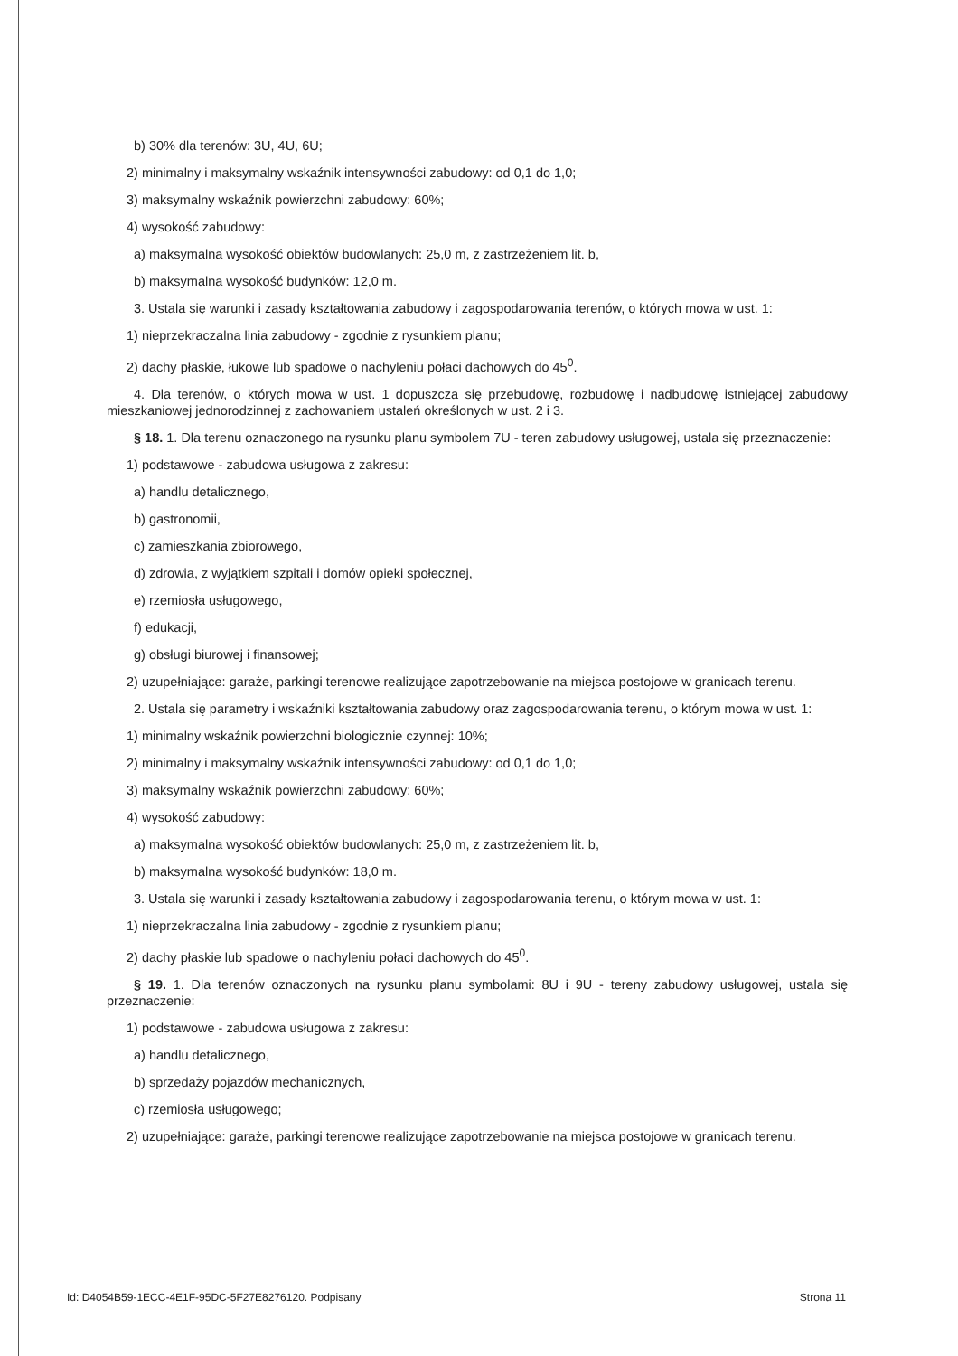b) 30% dla terenów: 3U, 4U, 6U;
2) minimalny i maksymalny wskaźnik intensywności zabudowy: od 0,1 do 1,0;
3) maksymalny wskaźnik powierzchni zabudowy: 60%;
4) wysokość zabudowy:
a) maksymalna wysokość obiektów budowlanych: 25,0 m, z zastrzeżeniem lit. b,
b) maksymalna wysokość budynków: 12,0 m.
3. Ustala się warunki i zasady kształtowania zabudowy i zagospodarowania terenów, o których mowa w ust. 1:
1) nieprzekraczalna linia zabudowy - zgodnie z rysunkiem planu;
2) dachy płaskie, łukowe lub spadowe o nachyleniu połaci dachowych do 45<sup>0</sup>.
4. Dla terenów, o których mowa w ust. 1 dopuszcza się przebudowę, rozbudowę i nadbudowę istniejącej zabudowy mieszkaniowej jednorodzinnej z zachowaniem ustaleń określonych w ust. 2 i 3.
§ 18. 1. Dla terenu oznaczonego na rysunku planu symbolem 7U - teren zabudowy usługowej, ustala się przeznaczenie:
1) podstawowe - zabudowa usługowa z zakresu:
a) handlu detalicznego,
b) gastronomii,
c) zamieszkania zbiorowego,
d) zdrowia, z wyjątkiem szpitali i domów opieki społecznej,
e) rzemiosła usługowego,
f) edukacji,
g) obsługi biurowej i finansowej;
2) uzupełniające: garaże, parkingi terenowe realizujące zapotrzebowanie na miejsca postojowe w granicach terenu.
2. Ustala się parametry i wskaźniki kształtowania zabudowy oraz zagospodarowania terenu, o którym mowa w ust. 1:
1) minimalny wskaźnik powierzchni biologicznie czynnej: 10%;
2) minimalny i maksymalny wskaźnik intensywności zabudowy: od 0,1 do 1,0;
3) maksymalny wskaźnik powierzchni zabudowy: 60%;
4) wysokość zabudowy:
a) maksymalna wysokość obiektów budowlanych: 25,0 m, z zastrzeżeniem lit. b,
b) maksymalna wysokość budynków: 18,0 m.
3. Ustala się warunki i zasady kształtowania zabudowy i zagospodarowania terenu, o którym mowa w ust. 1:
1) nieprzekraczalna linia zabudowy - zgodnie z rysunkiem planu;
2) dachy płaskie lub spadowe o nachyleniu połaci dachowych do 45<sup>0</sup>.
§ 19. 1. Dla terenów oznaczonych na rysunku planu symbolami: 8U i 9U - tereny zabudowy usługowej, ustala się przeznaczenie:
1) podstawowe - zabudowa usługowa z zakresu:
a) handlu detalicznego,
b) sprzedaży pojazdów mechanicznych,
c) rzemiosła usługowego;
2) uzupełniające: garaże, parkingi terenowe realizujące zapotrzebowanie na miejsca postojowe w granicach terenu.
Id: D4054B59-1ECC-4E1F-95DC-5F27E8276120. Podpisany Strona 11